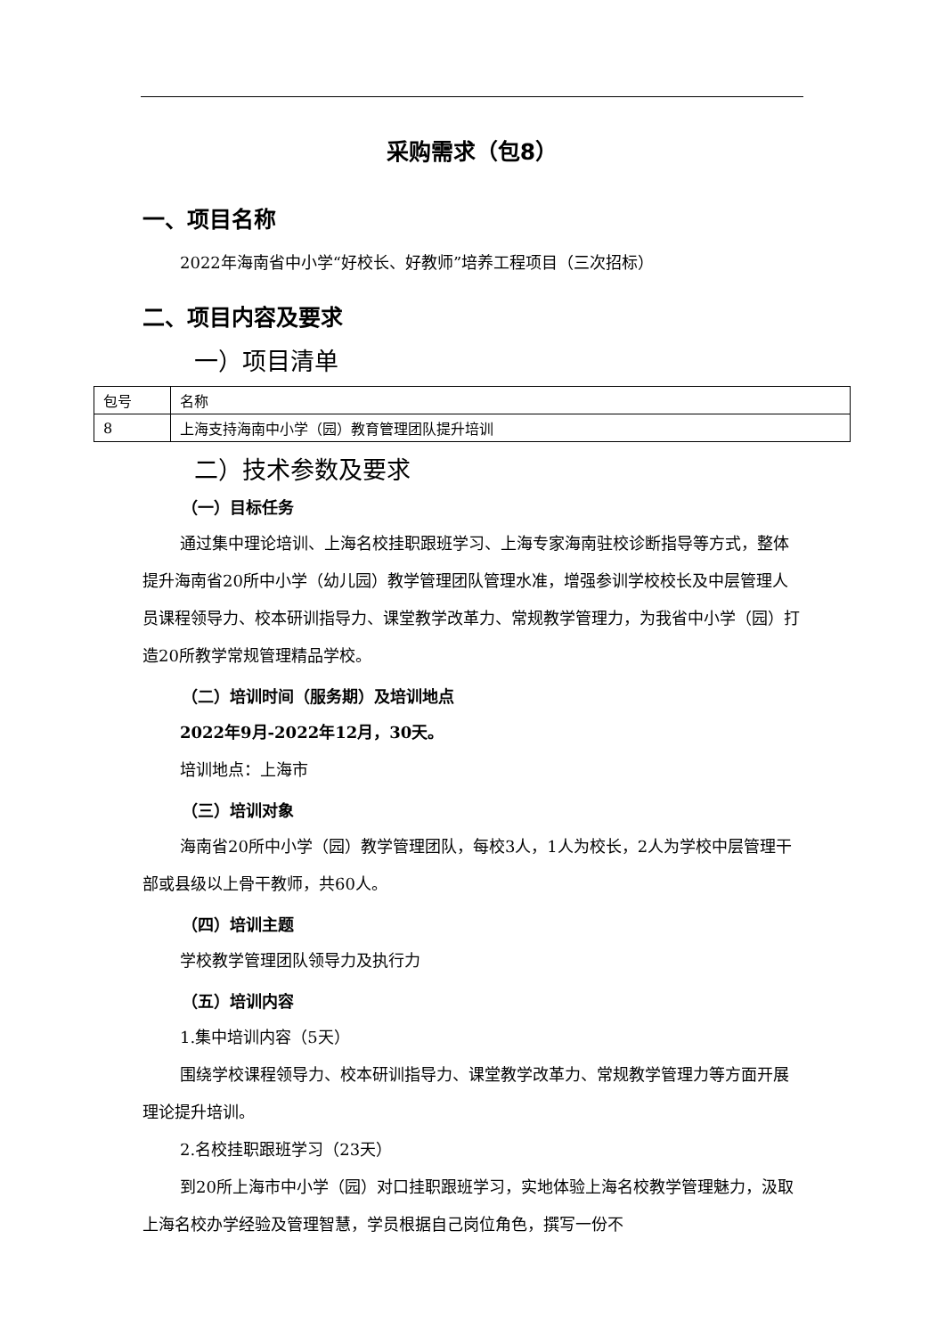采购需求（包8）
一、项目名称
2022年海南省中小学“好校长、好教师”培养工程项目（三次招标）
二、项目内容及要求
一）项目清单
| 包号 | 名称 |
| 8 | 上海支持海南中小学（园）教育管理团队提升培训 |
二）技术参数及要求
（一）目标任务
通过集中理论培训、上海名校挂职跟班学习、上海专家海南驻校诊断指导等方式，整体提升海南省20所中小学（幼儿园）教学管理团队管理水准，增强参训学校校长及中层管理人员课程领导力、校本研训指导力、课堂教学改革力、常规教学管理力，为我省中小学（园）打造20所教学常规管理精品学校。
（二）培训时间（服务期）及培训地点
2022年9月-2022年12月，30天。
培训地点：上海市
（三）培训对象
海南省20所中小学（园）教学管理团队，每校3人，1人为校长，2人为学校中层管理干部或县级以上骨干教师，共60人。
（四）培训主题
学校教学管理团队领导力及执行力
（五）培训内容
1.集中培训内容（5天）
围绕学校课程领导力、校本研训指导力、课堂教学改革力、常规教学管理力等方面开展理论提升培训。
2.名校挂职跟班学习（23天）
到20所上海市中小学（园）对口挂职跟班学习，实地体验上海名校教学管理魅力，汲取上海名校办学经验及管理智慧，学员根据自己岗位角色，撰写一份不